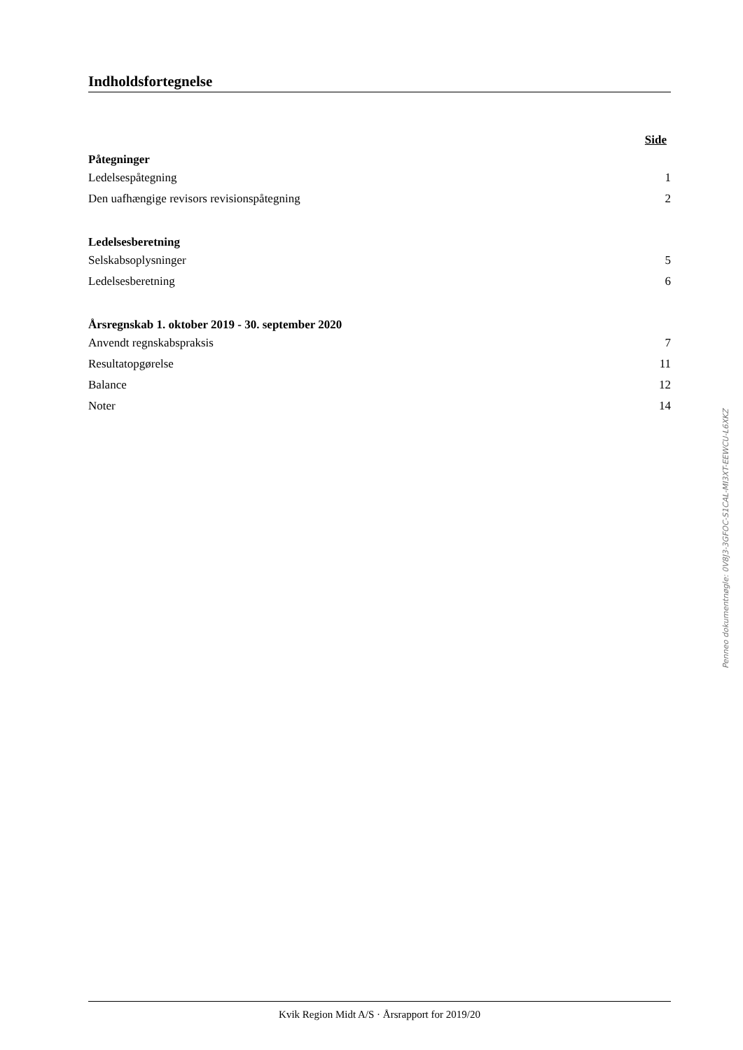Indholdsfortegnelse
Side
Påtegninger
Ledelsespåtegning 1
Den uafhængige revisors revisionspåtegning 2
Ledelsesberetning
Selskabsoplysninger 5
Ledelsesberetning 6
Årsregnskab 1. oktober 2019 - 30. september 2020
Anvendt regnskabspraksis 7
Resultatopgørelse 11
Balance 12
Noter 14
Kvik Region Midt A/S · Årsrapport for 2019/20
Penneo dokumentnøgle: 0V8J3-3GFOC-S1CAL-MI3XT-EEWCU-L6XKZ